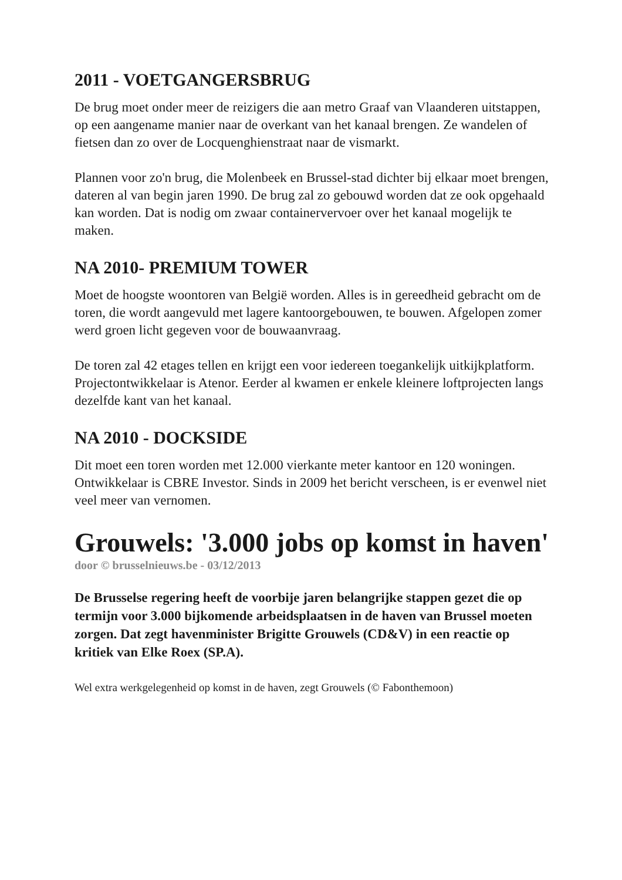2011 - VOETGANGERSBRUG
De brug moet onder meer de reizigers die aan metro Graaf van Vlaanderen uitstappen, op een aangename manier naar de overkant van het kanaal brengen. Ze wandelen of fietsen dan zo over de Locquenghienstraat naar de vismarkt.
Plannen voor zo'n brug, die Molenbeek en Brussel-stad dichter bij elkaar moet brengen, dateren al van begin jaren 1990. De brug zal zo gebouwd worden dat ze ook opgehaald kan worden. Dat is nodig om zwaar containervervoer over het kanaal mogelijk te maken.
NA 2010- PREMIUM TOWER
Moet de hoogste woontoren van België worden. Alles is in gereedheid gebracht om de toren, die wordt aangevuld met lagere kantoorgebouwen, te bouwen. Afgelopen zomer werd groen licht gegeven voor de bouwaanvraag.
De toren zal 42 etages tellen en krijgt een voor iedereen toegankelijk uitkijkplatform. Projectontwikkelaar is Atenor. Eerder al kwamen er enkele kleinere loftprojecten langs dezelfde kant van het kanaal.
NA 2010 - DOCKSIDE
Dit moet een toren worden met 12.000 vierkante meter kantoor en 120 woningen. Ontwikkelaar is CBRE Investor. Sinds in 2009 het bericht verscheen, is er evenwel niet veel meer van vernomen.
Grouwels: '3.000 jobs op komst in haven'
door © brusselnieuws.be - 03/12/2013
De Brusselse regering heeft de voorbije jaren belangrijke stappen gezet die op termijn voor 3.000 bijkomende arbeidsplaatsen in de haven van Brussel moeten zorgen. Dat zegt havenminister Brigitte Grouwels (CD&V) in een reactie op kritiek van Elke Roex (SP.A).
Wel extra werkgelegenheid op komst in de haven, zegt Grouwels (© Fabonthemoon)